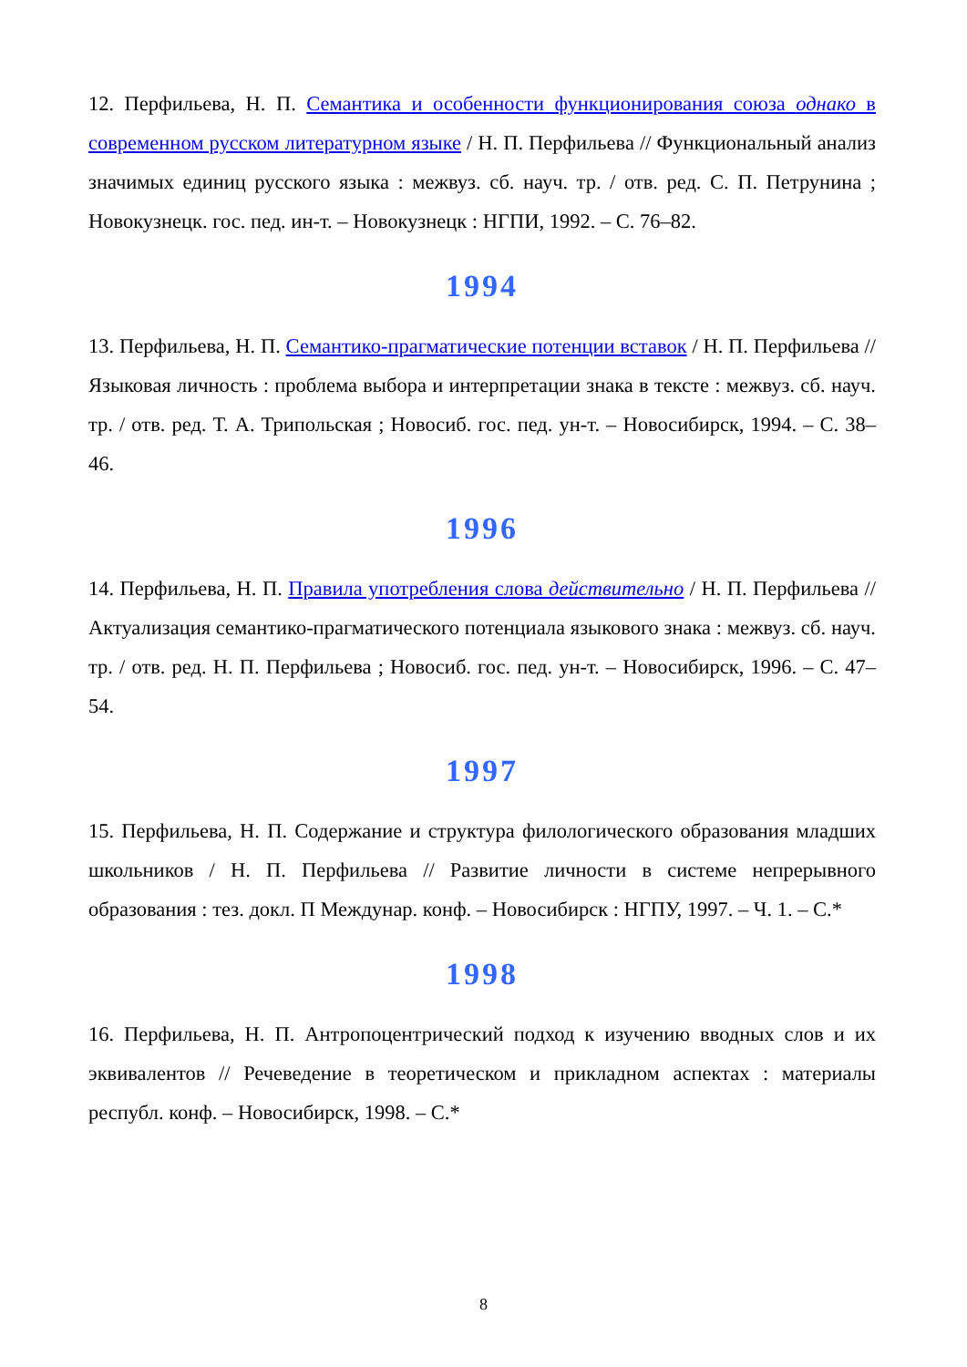12. Перфильева, Н. П. Семантика и особенности функционирования союза однако в современном русском литературном языке / Н. П. Перфильева // Функциональный анализ значимых единиц русского языка : межвуз. сб. науч. тр. / отв. ред. С. П. Петрунина ; Новокузнецк. гос. пед. ин-т. – Новокузнецк : НГПИ, 1992. – С. 76–82.
1994
13. Перфильева, Н. П. Семантико-прагматические потенции вставок / Н. П. Перфильева // Языковая личность : проблема выбора и интерпретации знака в тексте : межвуз. сб. науч. тр. / отв. ред. Т. А. Трипольская ; Новосиб. гос. пед. ун-т. – Новосибирск, 1994. – С. 38–46.
1996
14. Перфильева, Н. П. Правила употребления слова действительно / Н. П. Перфильева // Актуализация семантико-прагматического потенциала языкового знака : межвуз. сб. науч. тр. / отв. ред. Н. П. Перфильева ; Новосиб. гос. пед. ун-т. – Новосибирск, 1996. – С. 47–54.
1997
15. Перфильева, Н. П. Содержание и структура филологического образования младших школьников / Н. П. Перфильева // Развитие личности в системе непрерывного образования : тез. докл. П Междунар. конф. – Новосибирск : НГПУ, 1997. – Ч. 1. – С.*
1998
16. Перфильева, Н. П. Антропоцентрический подход к изучению вводных слов и их эквивалентов // Речеведение в теоретическом и прикладном аспектах : материалы республ. конф. – Новосибирск, 1998. – С.*
8